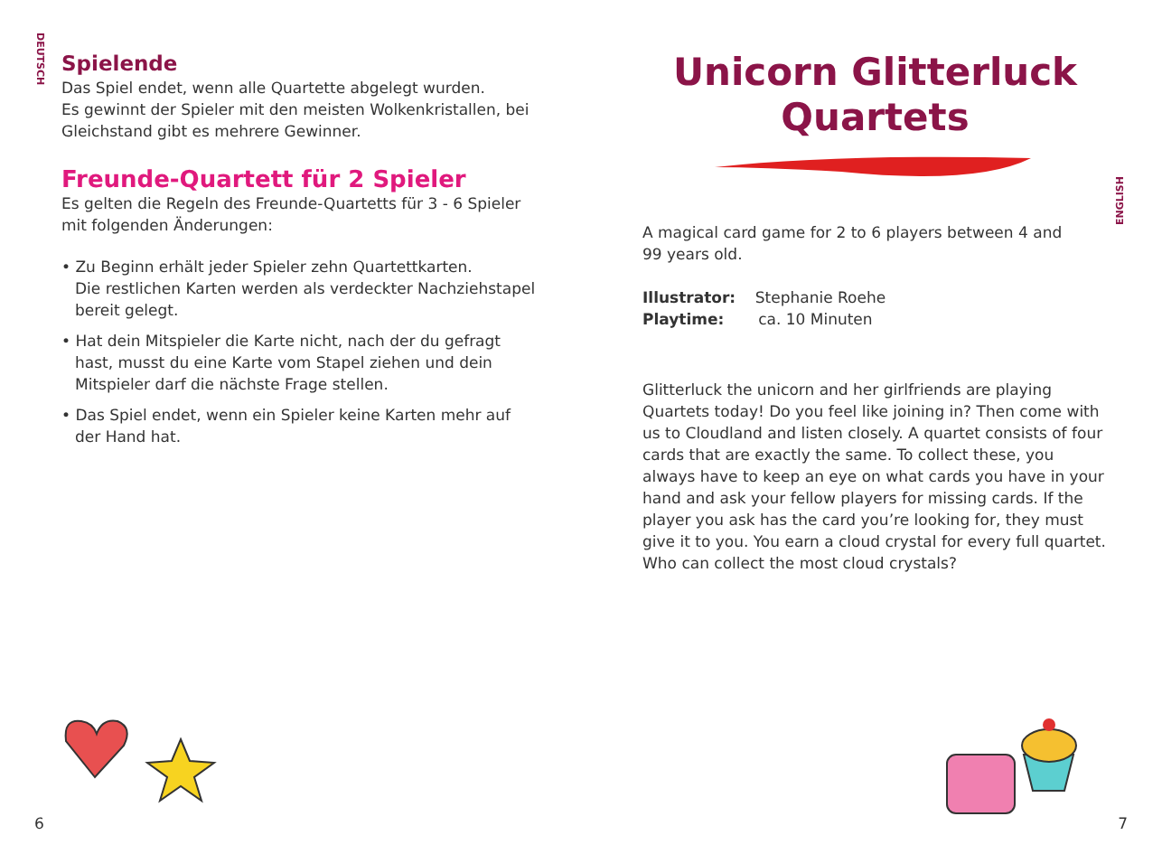DEUTSCH
Spielende
Das Spiel endet, wenn alle Quartette abgelegt wurden.
Es gewinnt der Spieler mit den meisten Wolkenkristallen, bei Gleichstand gibt es mehrere Gewinner.
Freunde-Quartett für 2 Spieler
Es gelten die Regeln des Freunde-Quartetts für 3 - 6 Spieler mit folgenden Änderungen:
• Zu Beginn erhält jeder Spieler zehn Quartettkarten.
Die restlichen Karten werden als verdeckter Nachziehstapel bereit gelegt.
• Hat dein Mitspieler die Karte nicht, nach der du gefragt hast, musst du eine Karte vom Stapel ziehen und dein Mitspieler darf die nächste Frage stellen.
• Das Spiel endet, wenn ein Spieler keine Karten mehr auf der Hand hat.
6
ENGLISH
Unicorn Glitterluck
Quartets
A magical card game for 2 to 6 players between 4 and
99 years old.
Illustrator: Stephanie Roehe
Playtime: ca. 10 Minuten
Glitterluck the unicorn and her girlfriends are playing Quartets today! Do you feel like joining in? Then come with us to Cloudland and listen closely. A quartet consists of four cards that are exactly the same. To collect these, you always have to keep an eye on what cards you have in your hand and ask your fellow players for missing cards. If the player you ask has the card you’re looking for, they must give it to you. You earn a cloud crystal for every full quartet. Who can collect the most cloud crystals?
7